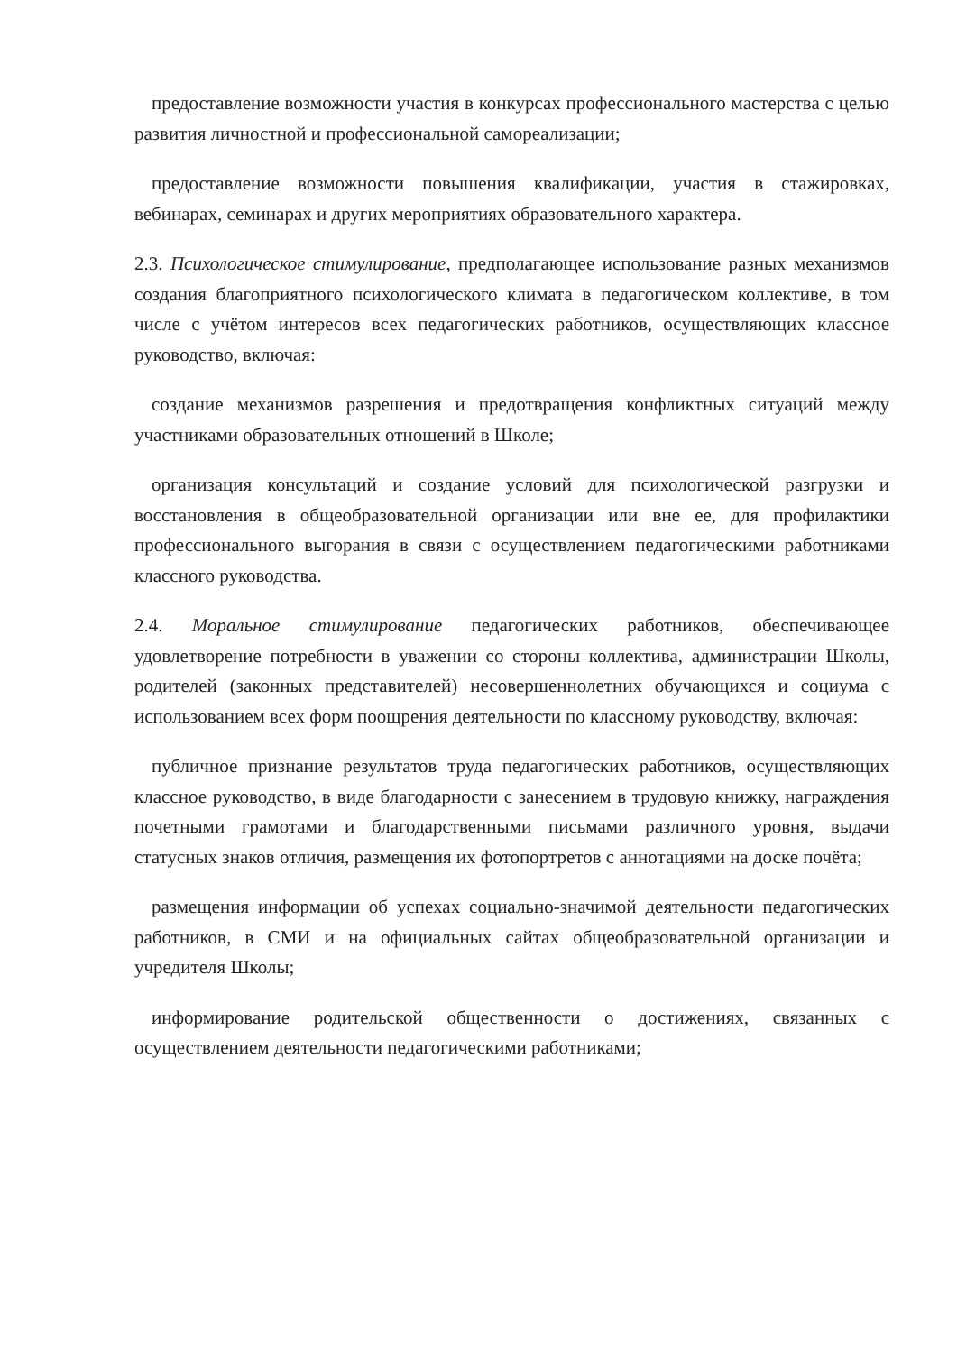предоставление возможности участия в конкурсах профессионального мастерства с целью развития личностной и профессиональной самореализации;
предоставление возможности повышения квалификации, участия в стажировках, вебинарах, семинарах и других мероприятиях образовательного характера.
2.3. Психологическое стимулирование, предполагающее использование разных механизмов создания благоприятного психологического климата в педагогическом коллективе, в том числе с учётом интересов всех педагогических работников, осуществляющих классное руководство, включая:
создание механизмов разрешения и предотвращения конфликтных ситуаций между участниками образовательных отношений в Школе;
организация консультаций и создание условий для психологической разгрузки и восстановления в общеобразовательной организации или вне ее, для профилактики профессионального выгорания в связи с осуществлением педагогическими работниками классного руководства.
2.4. Моральное стимулирование педагогических работников, обеспечивающее удовлетворение потребности в уважении со стороны коллектива, администрации Школы, родителей (законных представителей) несовершеннолетних обучающихся и социума с использованием всех форм поощрения деятельности по классному руководству, включая:
публичное признание результатов труда педагогических работников, осуществляющих классное руководство, в виде благодарности с занесением в трудовую книжку, награждения почетными грамотами и благодарственными письмами различного уровня, выдачи статусных знаков отличия, размещения их фотопортретов с аннотациями на доске почёта;
размещения информации об успехах социально-значимой деятельности педагогических работников, в СМИ и на официальных сайтах общеобразовательной организации и учредителя Школы;
информирование родительской общественности о достижениях, связанных с осуществлением деятельности педагогическими работниками;